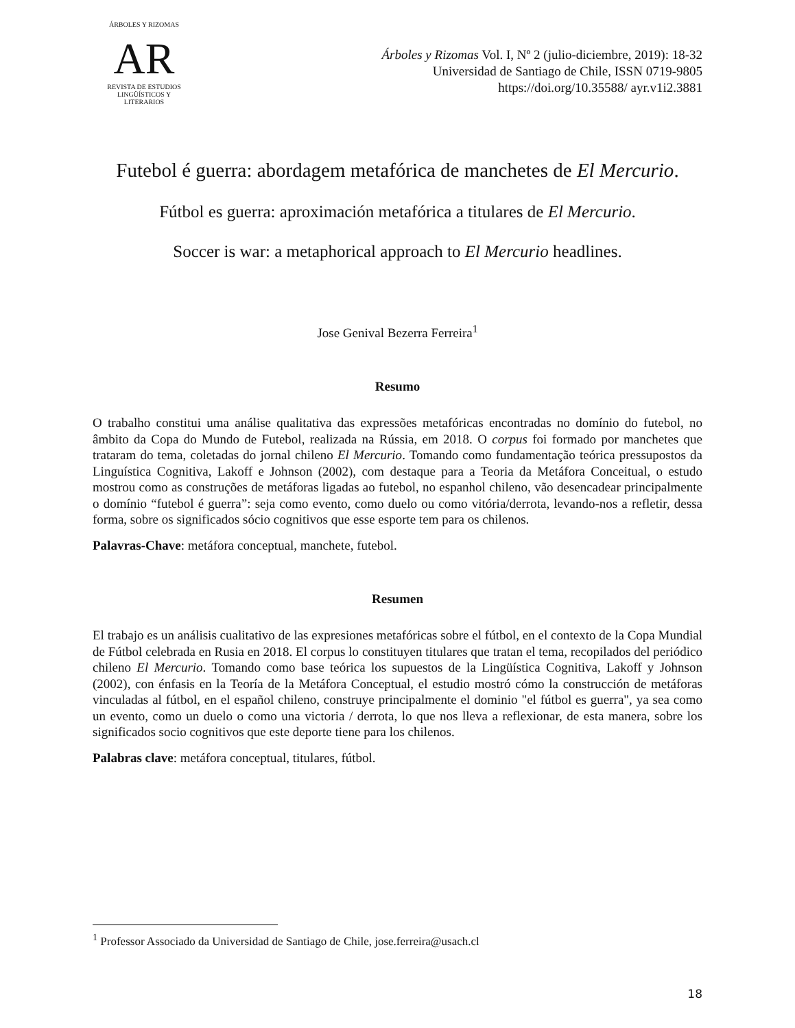ÁRBOLES Y RIZOMAS
AR
REVISTA DE ESTUDIOS LINGÜÍSTICOS Y LITERARIOS
Árboles y Rizomas Vol. I, Nº 2 (julio-diciembre, 2019): 18-32
Universidad de Santiago de Chile, ISSN 0719-9805
https://doi.org/10.35588/ ayr.v1i2.3881
Futebol é guerra: abordagem metafórica de manchetes de El Mercurio.
Fútbol es guerra: aproximación metafórica a titulares de El Mercurio.
Soccer is war: a metaphorical approach to El Mercurio headlines.
Jose Genival Bezerra Ferreira<sup>1</sup>
Resumo
O trabalho constitui uma análise qualitativa das expressões metafóricas encontradas no domínio do futebol, no âmbito da Copa do Mundo de Futebol, realizada na Rússia, em 2018. O corpus foi formado por manchetes que trataram do tema, coletadas do jornal chileno El Mercurio. Tomando como fundamentação teórica pressupostos da Linguística Cognitiva, Lakoff e Johnson (2002), com destaque para a Teoria da Metáfora Conceitual, o estudo mostrou como as construções de metáforas ligadas ao futebol, no espanhol chileno, vão desencadear principalmente o domínio “futebol é guerra”: seja como evento, como duelo ou como vitória/derrota, levando-nos a refletir, dessa forma, sobre os significados sócio cognitivos que esse esporte tem para os chilenos.
Palavras-Chave: metáfora conceptual, manchete, futebol.
Resumen
El trabajo es un análisis cualitativo de las expresiones metafóricas sobre el fútbol, en el contexto de la Copa Mundial de Fútbol celebrada en Rusia en 2018. El corpus lo constituyen titulares que tratan el tema, recopilados del periódico chileno El Mercurio. Tomando como base teórica los supuestos de la Lingüística Cognitiva, Lakoff y Johnson (2002), con énfasis en la Teoría de la Metáfora Conceptual, el estudio mostró cómo la construcción de metáforas vinculadas al fútbol, en el español chileno, construye principalmente el dominio "el fútbol es guerra", ya sea como un evento, como un duelo o como una victoria / derrota, lo que nos lleva a reflexionar, de esta manera, sobre los significados socio cognitivos que este deporte tiene para los chilenos.
Palabras clave: metáfora conceptual, titulares, fútbol.
<sup>1</sup> Professor Associado da Universidad de Santiago de Chile, jose.ferreira@usach.cl
18